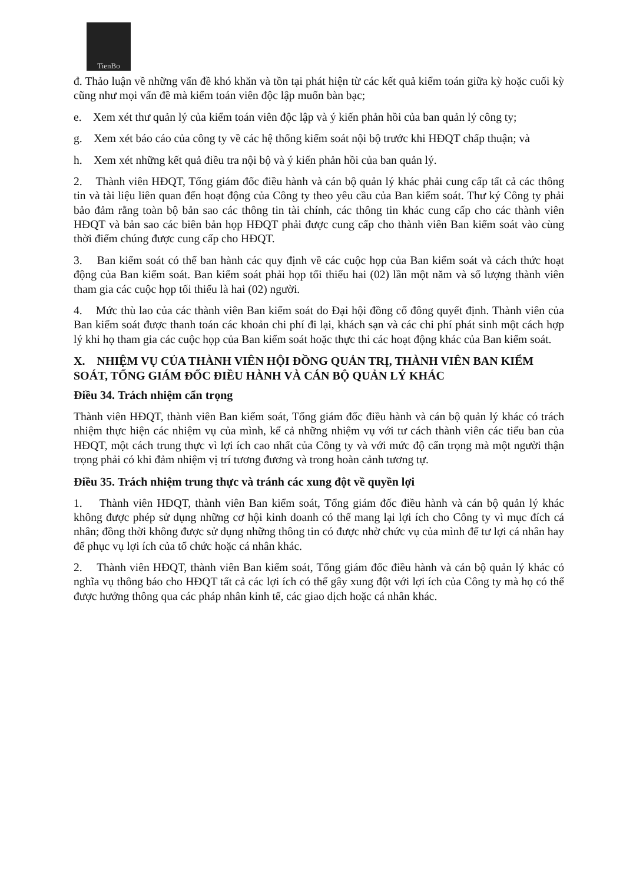TienBo
đ. Thảo luận về những vấn đề khó khăn và tồn tại phát hiện từ các kết quả kiểm toán giữa kỳ hoặc cuối kỳ cũng như mọi vấn đề mà kiểm toán viên độc lập muốn bàn bạc;
e. Xem xét thư quản lý của kiểm toán viên độc lập và ý kiến phản hồi của ban quản lý công ty;
g. Xem xét báo cáo của công ty về các hệ thống kiểm soát nội bộ trước khi HĐQT chấp thuận; và
h. Xem xét những kết quả điều tra nội bộ và ý kiến phản hồi của ban quản lý.
2. Thành viên HĐQT, Tổng giám đốc điều hành và cán bộ quản lý khác phải cung cấp tất cả các thông tin và tài liệu liên quan đến hoạt động của Công ty theo yêu cầu của Ban kiểm soát. Thư ký Công ty phải bảo đảm rằng toàn bộ bản sao các thông tin tài chính, các thông tin khác cung cấp cho các thành viên HĐQT và bản sao các biên bản họp HĐQT phải được cung cấp cho thành viên Ban kiểm soát vào cùng thời điểm chúng được cung cấp cho HĐQT.
3. Ban kiểm soát có thể ban hành các quy định về các cuộc họp của Ban kiểm soát và cách thức hoạt động của Ban kiểm soát. Ban kiểm soát phải họp tối thiểu hai (02) lần một năm và số lượng thành viên tham gia các cuộc họp tối thiểu là hai (02) người.
4. Mức thù lao của các thành viên Ban kiểm soát do Đại hội đồng cổ đông quyết định. Thành viên của Ban kiểm soát được thanh toán các khoản chi phí đi lại, khách sạn và các chi phí phát sinh một cách hợp lý khi họ tham gia các cuộc họp của Ban kiểm soát hoặc thực thi các hoạt động khác của Ban kiểm soát.
X. NHIỆM VỤ CỦA THÀNH VIÊN HỘI ĐỒNG QUẢN TRỊ, THÀNH VIÊN BAN KIỂM SOÁT, TỔNG GIÁM ĐỐC ĐIỀU HÀNH VÀ CÁN BỘ QUẢN LÝ KHÁC
Điều 34. Trách nhiệm cẩn trọng
Thành viên HĐQT, thành viên Ban kiểm soát, Tổng giám đốc điều hành và cán bộ quản lý khác có trách nhiệm thực hiện các nhiệm vụ của mình, kể cả những nhiệm vụ với tư cách thành viên các tiểu ban của HĐQT, một cách trung thực vì lợi ích cao nhất của Công ty và với mức độ cẩn trọng mà một người thận trọng phải có khi đảm nhiệm vị trí tương đương và trong hoàn cảnh tương tự.
Điều 35. Trách nhiệm trung thực và tránh các xung đột về quyền lợi
1. Thành viên HĐQT, thành viên Ban kiểm soát, Tổng giám đốc điều hành và cán bộ quản lý khác không được phép sử dụng những cơ hội kinh doanh có thể mang lại lợi ích cho Công ty vì mục đích cá nhân; đồng thời không được sử dụng những thông tin có được nhờ chức vụ của mình để tư lợi cá nhân hay để phục vụ lợi ích của tổ chức hoặc cá nhân khác.
2. Thành viên HĐQT, thành viên Ban kiểm soát, Tổng giám đốc điều hành và cán bộ quản lý khác có nghĩa vụ thông báo cho HĐQT tất cả các lợi ích có thể gây xung đột với lợi ích của Công ty mà họ có thể được hưởng thông qua các pháp nhân kinh tế, các giao dịch hoặc cá nhân khác.